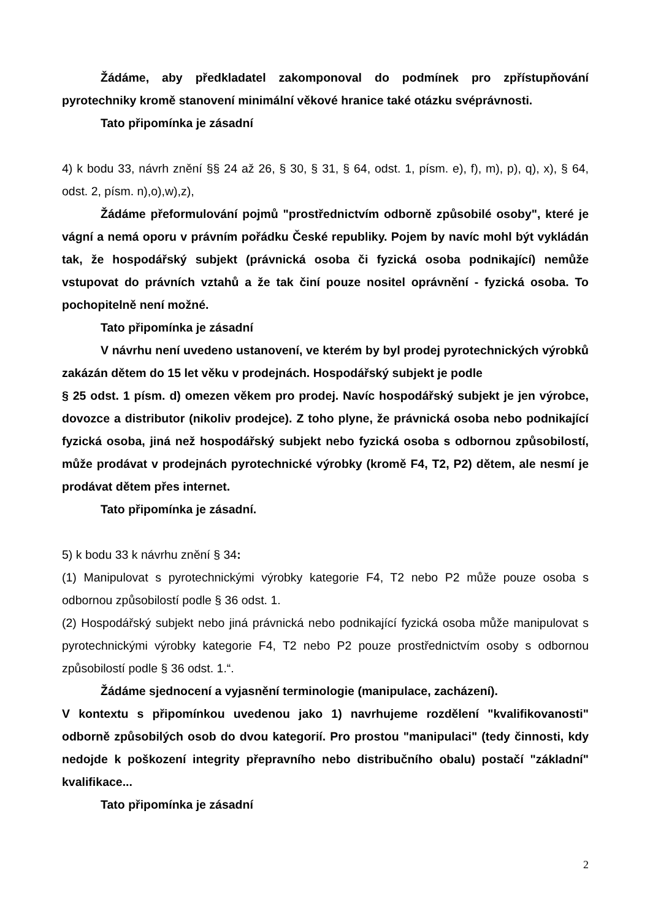Žádáme, aby předkladatel zakomponoval do podmínek pro zpřístupňování pyrotechniky kromě stanovení minimální věkové hranice také otázku svéprávnosti.
Tato připomínka je zásadní
4) k bodu 33, návrh znění §§ 24 až 26, § 30, § 31, § 64, odst. 1, písm. e), f), m), p), q), x), § 64, odst. 2, písm. n),o),w),z),
Žádáme přeformulování pojmů "prostřednictvím odborně způsobilé osoby", které je vágní a nemá oporu v právním pořádku České republiky. Pojem by navíc mohl být vykládán tak, že hospodářský subjekt (právnická osoba či fyzická osoba podnikající) nemůže vstupovat do právních vztahů a že tak činí pouze nositel oprávnění - fyzická osoba. To pochopitelně není možné.
Tato připomínka je zásadní
V návrhu není uvedeno ustanovení, ve kterém by byl prodej pyrotechnických výrobků zakázán dětem do 15 let věku v prodejnách. Hospodářský subjekt je podle
§ 25 odst. 1 písm. d) omezen věkem pro prodej. Navíc hospodářský subjekt je jen výrobce, dovozce a distributor (nikoliv prodejce). Z toho plyne, že právnická osoba nebo podnikající fyzická osoba, jiná než hospodářský subjekt nebo fyzická osoba s odbornou způsobilostí, může prodávat v prodejnách pyrotechnické výrobky (kromě F4, T2, P2) dětem, ale nesmí je prodávat dětem přes internet.
Tato připomínka je zásadní.
5) k bodu 33 k návrhu znění § 34:
(1) Manipulovat s pyrotechnickými výrobky kategorie F4, T2 nebo P2 může pouze osoba s odbornou způsobilostí podle § 36 odst. 1.
(2) Hospodářský subjekt nebo jiná právnická nebo podnikající fyzická osoba může manipulovat s pyrotechnickými výrobky kategorie F4, T2 nebo P2 pouze prostřednictvím osoby s odbornou způsobilostí podle § 36 odst. 1.“.
Žádáme sjednocení a vyjasnění terminologie (manipulace, zacházení).
V kontextu s připomínkou uvedenou jako 1) navrhujeme rozdělení "kvalifikovanosti" odborně způsobilých osob do dvou kategorií. Pro prostou "manipulaci" (tedy činnosti, kdy nedojde k poškození integrity přepravního nebo distribučního obalu) postačí "základní" kvalifikace...
Tato připomínka je zásadní
2